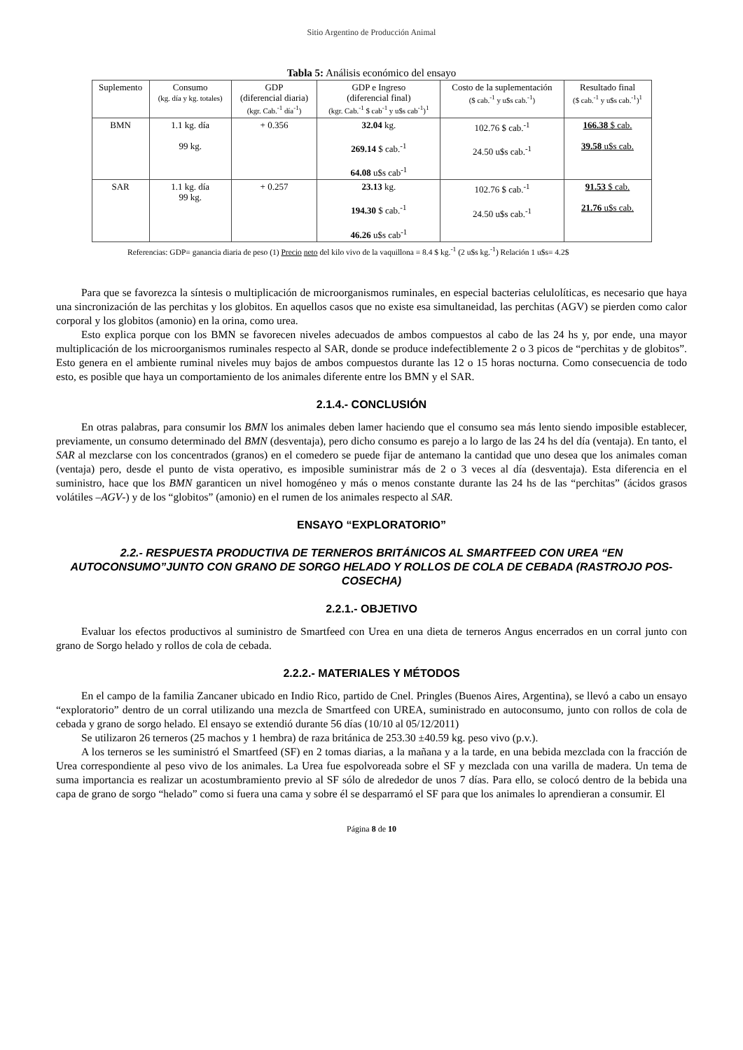Sitio Argentino de Producción Animal
Tabla 5: Análisis económico del ensayo
| Suplemento | Consumo (kg. día y kg. totales) | GDP (diferencial diaria) (kgr. Cab.<sup>-1</sup> día<sup>-1</sup>) | GDP e Ingreso (diferencial final) (kgr. Cab.<sup>-1</sup> $ cab<sup>-1</sup> y u$s cab<sup>-1</sup>)<sup>1</sup> | Costo de la suplementación ($ cab.<sup>-1</sup> y u$s cab.<sup>-1</sup>) | Resultado final ($ cab.<sup>-1</sup> y u$s cab.<sup>-1</sup>)<sup>1</sup> |
| --- | --- | --- | --- | --- | --- |
| BMN | 1.1 kg. día 99 kg. | + 0.356 | 32.04 kg. 269.14 $ cab.<sup>-1</sup> 64.08 u$s cab<sup>-1</sup> | 102.76 $ cab.<sup>-1</sup> 24.50 u$s cab.<sup>-1</sup> | 166.38 $ cab. 39.58 u$s cab. |
| SAR | 1.1 kg. día 99 kg. | + 0.257 | 23.13 kg. 194.30 $ cab.<sup>-1</sup> 46.26 u$s cab<sup>-1</sup> | 102.76 $ cab.<sup>-1</sup> 24.50 u$s cab.<sup>-1</sup> | 91.53 $ cab. 21.76 u$s cab. |
Referencias: GDP= ganancia diaria de peso (1) Precio neto del kilo vivo de la vaquillona = 8.4 $ kg.<sup>-1</sup> (2 u$s kg.<sup>-1</sup>) Relación 1 u$s= 4.2$
Para que se favorezca la síntesis o multiplicación de microorganismos ruminales, en especial bacterias celulolíticas, es necesario que haya una sincronización de las perchitas y los globitos. En aquellos casos que no existe esa simultaneidad, las perchitas (AGV) se pierden como calor corporal y los globitos (amonio) en la orina, como urea.
Esto explica porque con los BMN se favorecen niveles adecuados de ambos compuestos al cabo de las 24 hs y, por ende, una mayor multiplicación de los microorganismos ruminales respecto al SAR, donde se produce indefectiblemente 2 o 3 picos de “perchitas y de globitos”. Esto genera en el ambiente ruminal niveles muy bajos de ambos compuestos durante las 12 o 15 horas nocturna. Como consecuencia de todo esto, es posible que haya un comportamiento de los animales diferente entre los BMN y el SAR.
2.1.4.- CONCLUSIÓN
En otras palabras, para consumir los BMN los animales deben lamer haciendo que el consumo sea más lento siendo imposible establecer, previamente, un consumo determinado del BMN (desventaja), pero dicho consumo es parejo a lo largo de las 24 hs del día (ventaja). En tanto, el SAR al mezclarse con los concentrados (granos) en el comedero se puede fijar de antemano la cantidad que uno desea que los animales coman (ventaja) pero, desde el punto de vista operativo, es imposible suministrar más de 2 o 3 veces al día (desventaja). Esta diferencia en el suministro, hace que los BMN garanticen un nivel homogéneo y más o menos constante durante las 24 hs de las “perchitas” (ácidos grasos volátiles –AGV-) y de los “globitos” (amonio) en el rumen de los animales respecto al SAR.
ENSAYO “EXPLORATORIO”
2.2.- RESPUESTA PRODUCTIVA DE TERNEROS BRITÁNICOS AL SMARTFEED CON UREA “EN AUTOCONSUMO”JUNTO CON GRANO DE SORGO HELADO Y ROLLOS DE COLA DE CEBADA (RASTROJO POS-COSECHA)
2.2.1.- OBJETIVO
Evaluar los efectos productivos al suministro de Smartfeed con Urea en una dieta de terneros Angus encerrados en un corral junto con grano de Sorgo helado y rollos de cola de cebada.
2.2.2.- MATERIALES Y MÉTODOS
En el campo de la familia Zancaner ubicado en Indio Rico, partido de Cnel. Pringles (Buenos Aires, Argentina), se llevó a cabo un ensayo “exploratorio” dentro de un corral utilizando una mezcla de Smartfeed con UREA, suministrado en autoconsumo, junto con rollos de cola de cebada y grano de sorgo helado. El ensayo se extendió durante 56 días (10/10 al 05/12/2011)
Se utilizaron 26 terneros (25 machos y 1 hembra) de raza británica de 253.30 ±40.59 kg. peso vivo (p.v.).
A los terneros se les suministró el Smartfeed (SF) en 2 tomas diarias, a la mañana y a la tarde, en una bebida mezclada con la fracción de Urea correspondiente al peso vivo de los animales. La Urea fue espolvoreada sobre el SF y mezclada con una varilla de madera. Un tema de suma importancia es realizar un acostumbramiento previo al SF sólo de alrededor de unos 7 días. Para ello, se colocó dentro de la bebida una capa de grano de sorgo “helado” como si fuera una cama y sobre él se desparramó el SF para que los animales lo aprendieran a consumir. El
Página 8 de 10